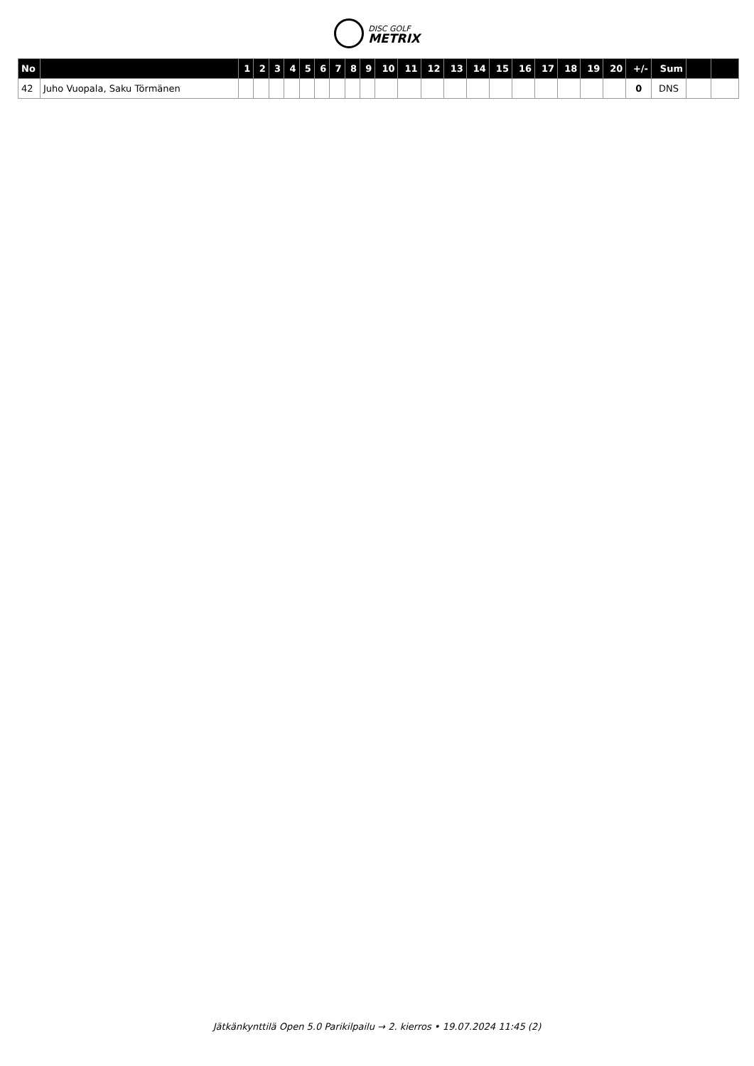DISC GOLF
METRIX
| No | | 1 | 2 | 3 | 4 | 5 | 6 | 7 | 8 | 9 | 10 | 11 | 12 | 13 | 14 | 15 | 16 | 17 | 18 | 19 | 20 | +/- | Sum | | |
| --- | --- | --- | --- | --- | --- | --- | --- | --- | --- | --- | --- | --- | --- | --- | --- | --- | --- | --- | --- | --- | --- | --- | --- | --- | --- |
| 42 | Juho Vuopala, Saku Törmänen | | | | | | | | | | | | | | | | | | | | | 0 | DNS | | |
Jätkänkynttilä Open 5.0 Parikilpailu → 2. kierros • 19.07.2024 11:45 (2)